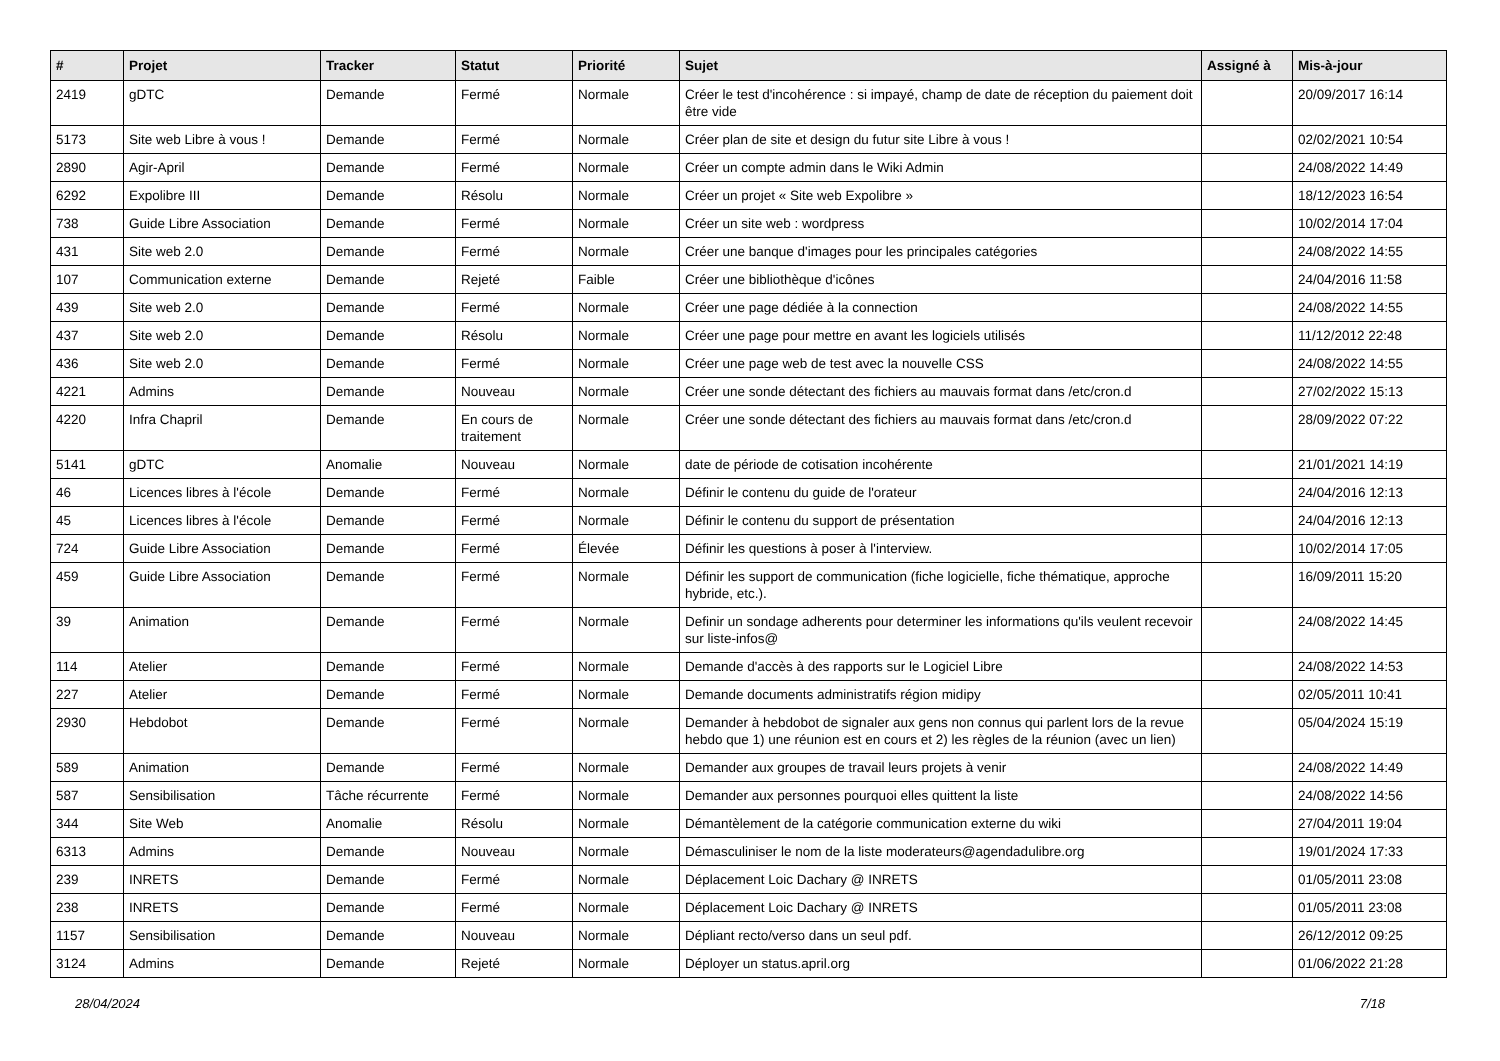| # | Projet | Tracker | Statut | Priorité | Sujet | Assigné à | Mis-à-jour |
| --- | --- | --- | --- | --- | --- | --- | --- |
| 2419 | gDTC | Demande | Fermé | Normale | Créer le test d'incohérence : si impayé, champ de date de réception du paiement doit être vide | | 20/09/2017 16:14 |
| 5173 | Site web Libre à vous ! | Demande | Fermé | Normale | Créer plan de site et design du futur site Libre à vous ! | | 02/02/2021 10:54 |
| 2890 | Agir-April | Demande | Fermé | Normale | Créer un compte admin dans le Wiki Admin | | 24/08/2022 14:49 |
| 6292 | Expolibre III | Demande | Résolu | Normale | Créer un projet « Site web Expolibre » | | 18/12/2023 16:54 |
| 738 | Guide Libre Association | Demande | Fermé | Normale | Créer un site web : wordpress | | 10/02/2014 17:04 |
| 431 | Site web 2.0 | Demande | Fermé | Normale | Créer une banque d'images pour les principales catégories | | 24/08/2022 14:55 |
| 107 | Communication externe | Demande | Rejeté | Faible | Créer une bibliothèque d'icônes | | 24/04/2016 11:58 |
| 439 | Site web 2.0 | Demande | Fermé | Normale | Créer une page dédiée à la connection | | 24/08/2022 14:55 |
| 437 | Site web 2.0 | Demande | Résolu | Normale | Créer une page pour mettre en avant les logiciels utilisés | | 11/12/2012 22:48 |
| 436 | Site web 2.0 | Demande | Fermé | Normale | Créer une page web de test avec la nouvelle CSS | | 24/08/2022 14:55 |
| 4221 | Admins | Demande | Nouveau | Normale | Créer une sonde détectant des fichiers au mauvais format dans /etc/cron.d | | 27/02/2022 15:13 |
| 4220 | Infra Chapril | Demande | En cours de traitement | Normale | Créer une sonde détectant des fichiers au mauvais format dans /etc/cron.d | | 28/09/2022 07:22 |
| 5141 | gDTC | Anomalie | Nouveau | Normale | date de période de cotisation incohérente | | 21/01/2021 14:19 |
| 46 | Licences libres à l'école | Demande | Fermé | Normale | Définir le contenu du guide de l'orateur | | 24/04/2016 12:13 |
| 45 | Licences libres à l'école | Demande | Fermé | Normale | Définir le contenu du support de présentation | | 24/04/2016 12:13 |
| 724 | Guide Libre Association | Demande | Fermé | Élevée | Définir les questions à poser à l'interview. | | 10/02/2014 17:05 |
| 459 | Guide Libre Association | Demande | Fermé | Normale | Définir les support de communication (fiche logicielle, fiche thématique, approche hybride, etc.). | | 16/09/2011 15:20 |
| 39 | Animation | Demande | Fermé | Normale | Definir un sondage adherents pour determiner les informations qu'ils veulent recevoir sur liste-infos@ | | 24/08/2022 14:45 |
| 114 | Atelier | Demande | Fermé | Normale | Demande d'accès à des rapports sur le Logiciel Libre | | 24/08/2022 14:53 |
| 227 | Atelier | Demande | Fermé | Normale | Demande documents administratifs région midipy | | 02/05/2011 10:41 |
| 2930 | Hebdobot | Demande | Fermé | Normale | Demander à hebdobot de signaler aux gens non connus qui parlent lors de la revue hebdo que 1) une réunion est en cours et 2) les règles de la réunion (avec un lien) | | 05/04/2024 15:19 |
| 589 | Animation | Demande | Fermé | Normale | Demander aux groupes de travail leurs projets à venir | | 24/08/2022 14:49 |
| 587 | Sensibilisation | Tâche récurrente | Fermé | Normale | Demander aux personnes pourquoi elles quittent la liste | | 24/08/2022 14:56 |
| 344 | Site Web | Anomalie | Résolu | Normale | Démantèlement de la catégorie communication externe du wiki | | 27/04/2011 19:04 |
| 6313 | Admins | Demande | Nouveau | Normale | Démasculiniser le nom de la liste moderateurs@agendadulibre.org | | 19/01/2024 17:33 |
| 239 | INRETS | Demande | Fermé | Normale | Déplacement Loic Dachary @ INRETS | | 01/05/2011 23:08 |
| 238 | INRETS | Demande | Fermé | Normale | Déplacement Loic Dachary @ INRETS | | 01/05/2011 23:08 |
| 1157 | Sensibilisation | Demande | Nouveau | Normale | Dépliant recto/verso dans un seul pdf. | | 26/12/2012 09:25 |
| 3124 | Admins | Demande | Rejeté | Normale | Déployer un status.april.org | | 01/06/2022 21:28 |
28/04/2024 7/18